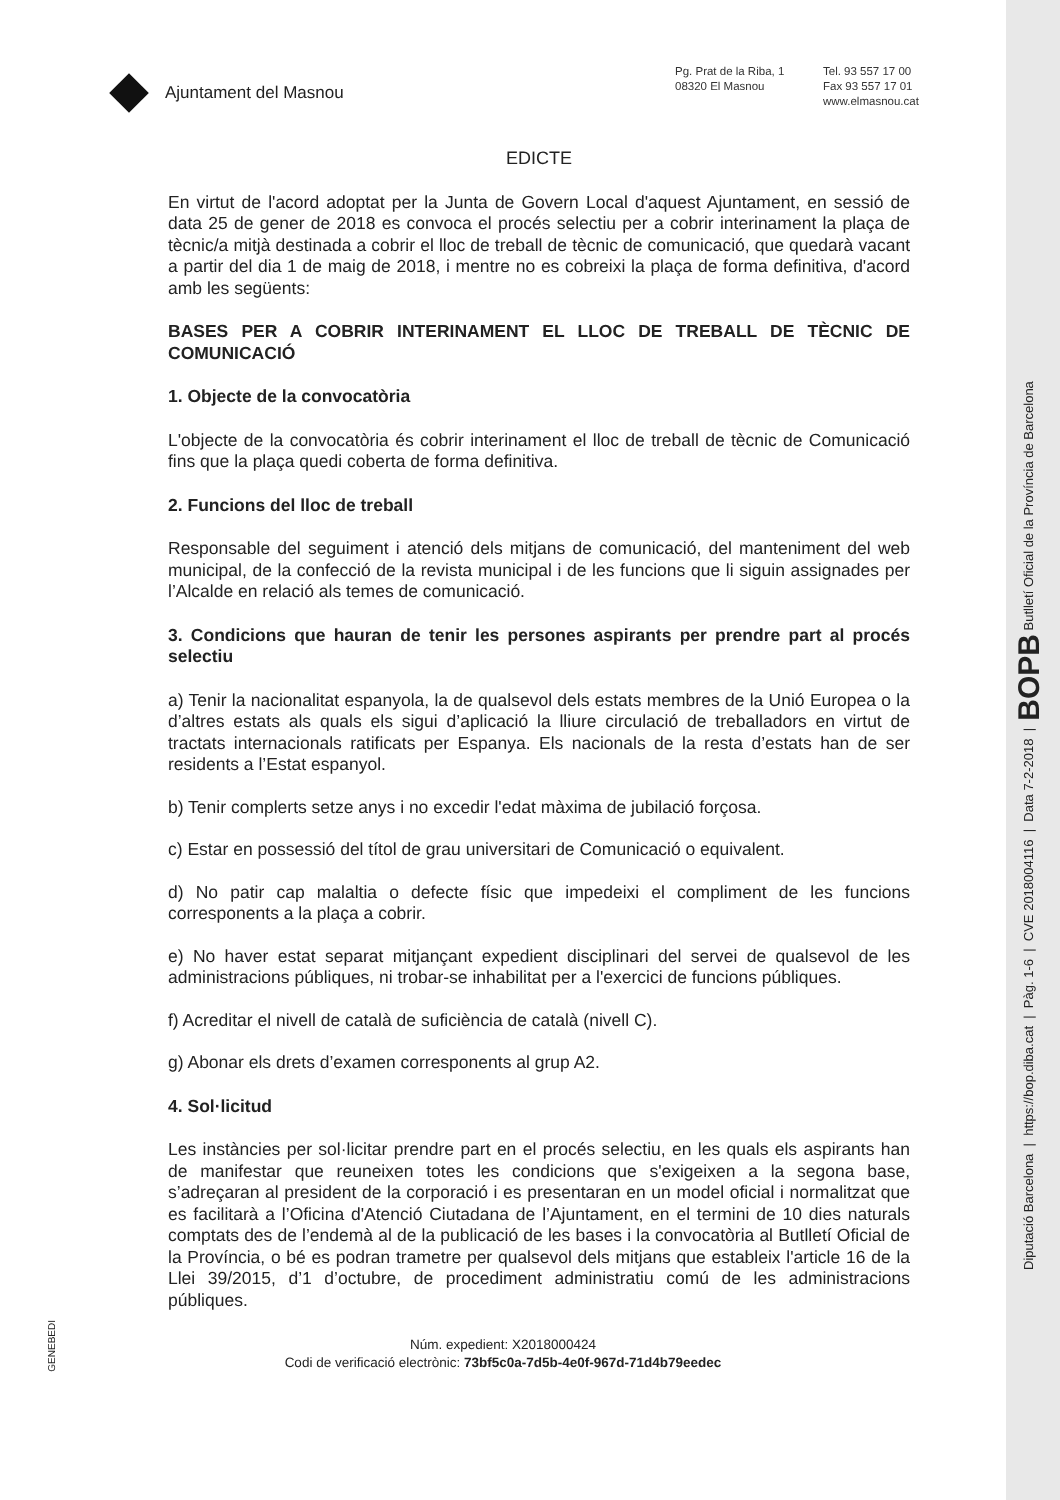Diputació Barcelona | https://bop.diba.cat | Pàg. 1-6 | CVE 2018004116 | Data 7-2-2018 | BOPB Butlletí Oficial de la Província de Barcelona
GENEBEDI
Ajuntament del Masnou
Pg. Prat de la Riba, 1
08320 El Masnou
Tel. 93 557 17 00
Fax 93 557 17 01
www.elmasnou.cat
EDICTE
En virtut de l'acord adoptat per la Junta de Govern Local d'aquest Ajuntament, en sessió de data 25 de gener de 2018 es convoca el procés selectiu per a cobrir interinament la plaça de tècnic/a mitjà destinada a cobrir el lloc de treball de tècnic de comunicació, que quedarà vacant a partir del dia 1 de maig de 2018, i mentre no es cobreixi la plaça de forma definitiva, d'acord amb les següents:
BASES PER A COBRIR INTERINAMENT EL LLOC DE TREBALL DE TÈCNIC DE COMUNICACIÓ
1. Objecte de la convocatòria
L'objecte de la convocatòria és cobrir interinament el lloc de treball de tècnic de Comunicació fins que la plaça quedi coberta de forma definitiva.
2. Funcions del lloc de treball
Responsable del seguiment i atenció dels mitjans de comunicació, del manteniment del web municipal, de la confecció de la revista municipal i de les funcions que li siguin assignades per l’Alcalde en relació als temes de comunicació.
3. Condicions que hauran de tenir les persones aspirants per prendre part al procés selectiu
a) Tenir la nacionalitat espanyola, la de qualsevol dels estats membres de la Unió Europea o la d’altres estats als quals els sigui d’aplicació la lliure circulació de treballadors en virtut de tractats internacionals ratificats per Espanya. Els nacionals de la resta d’estats han de ser residents a l’Estat espanyol.
b) Tenir complerts setze anys i no excedir l'edat màxima de jubilació forçosa.
c) Estar en possessió del títol de grau universitari de Comunicació o equivalent.
d) No patir cap malaltia o defecte físic que impedeixi el compliment de les funcions corresponents a la plaça a cobrir.
e) No haver estat separat mitjançant expedient disciplinari del servei de qualsevol de les administracions públiques, ni trobar-se inhabilitat per a l'exercici de funcions públiques.
f) Acreditar el nivell de català de suficiència de català (nivell C).
g) Abonar els drets d’examen corresponents al grup A2.
4. Sol·licitud
Les instàncies per sol·licitar prendre part en el procés selectiu, en les quals els aspirants han de manifestar que reuneixen totes les condicions que s'exigeixen a la segona base, s’adreçaran al president de la corporació i es presentaran en un model oficial i normalitzat que es facilitarà a l’Oficina d'Atenció Ciutadana de l’Ajuntament, en el termini de 10 dies naturals comptats des de l’endemà al de la publicació de les bases i la convocatòria al Butlletí Oficial de la Província, o bé es podran trametre per qualsevol dels mitjans que estableix l'article 16 de la Llei 39/2015, d’1 d’octubre, de procediment administratiu comú de les administracions públiques.
Núm. expedient: X2018000424
Codi de verificació electrònic: 73bf5c0a-7d5b-4e0f-967d-71d4b79eedec